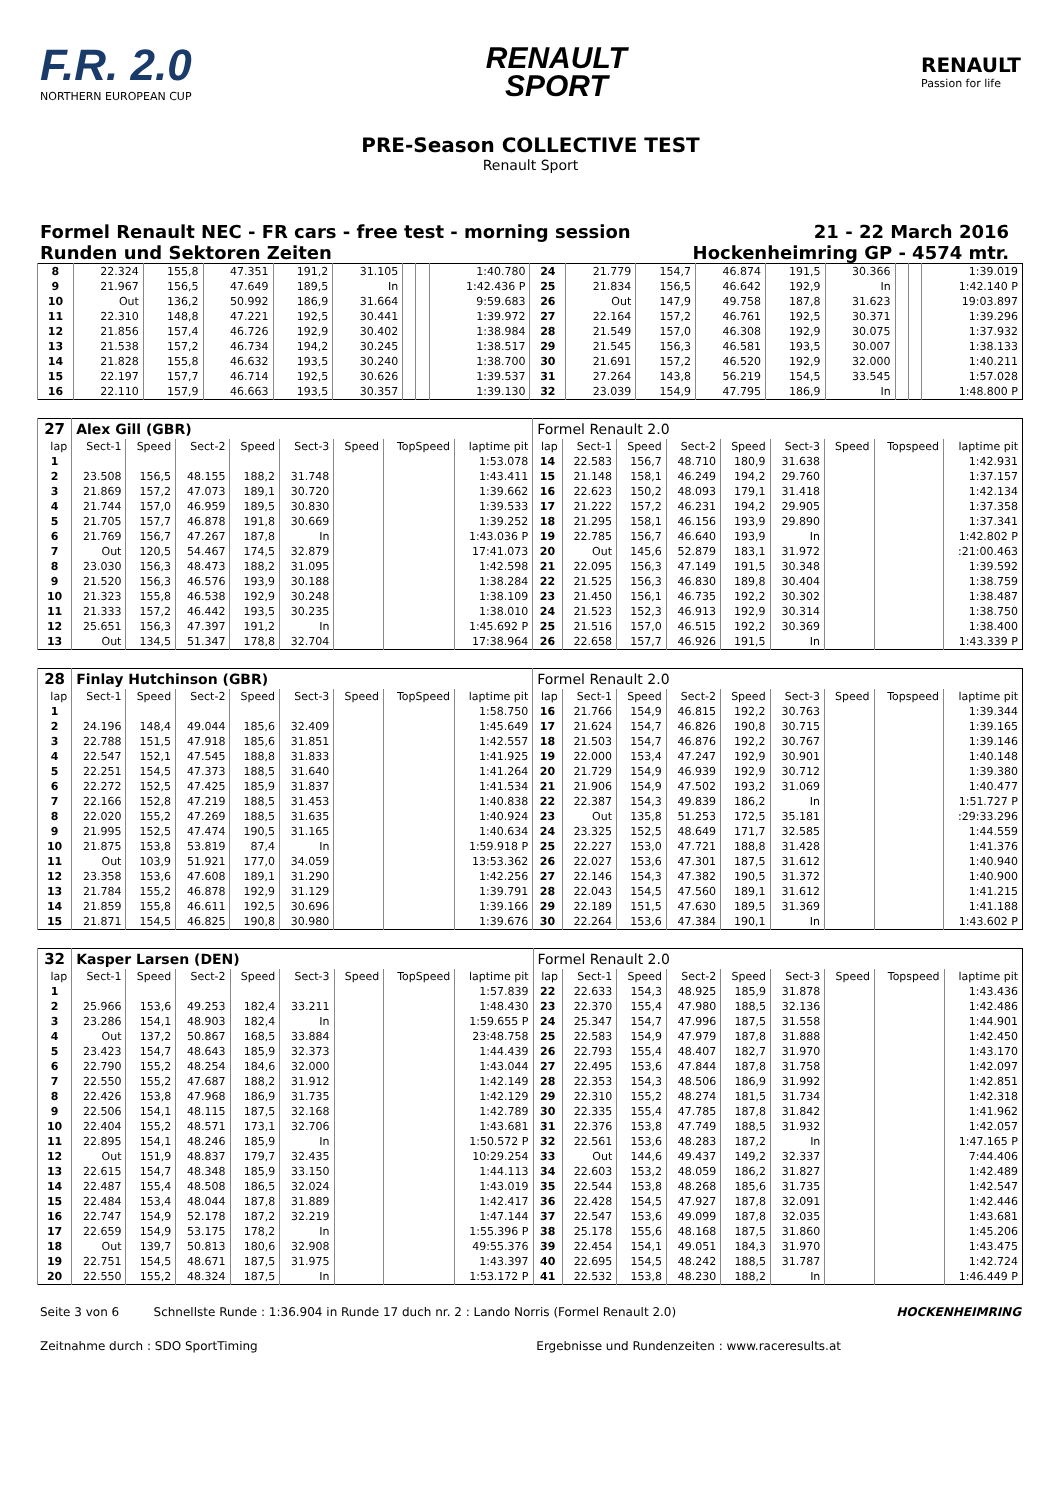F.R. 2.0
NORTHERN EUROPEAN CUP
RENAULT
SPORT
RENAULT
Passion for life
PRE-Season COLLECTIVE TEST
Renault Sport
Formel Renault NEC - FR cars - free test - morning session
Runden und Sektoren Zeiten
21 - 22 March 2016
Hockenheimring GP - 4574 mtr.
| 8 | 22.324 | 155,8 | 47.351 | 191,2 | 31.105 | | | 1:40.780 | 24 | 21.779 | 154,7 | 46.874 | 191,5 | 30.366 | | | 1:39.019 |
| 9 | 21.967 | 156,5 | 47.649 | 189,5 | In | | | 1:42.436 P | 25 | 21.834 | 156,5 | 46.642 | 192,9 | In | | | 1:42.140 P |
| 10 | Out | 136,2 | 50.992 | 186,9 | 31.664 | | | 9:59.683 | 26 | Out | 147,9 | 49.758 | 187,8 | 31.623 | | | 19:03.897 |
| 11 | 22.310 | 148,8 | 47.221 | 192,5 | 30.441 | | | 1:39.972 | 27 | 22.164 | 157,2 | 46.761 | 192,5 | 30.371 | | | 1:39.296 |
| 12 | 21.856 | 157,4 | 46.726 | 192,9 | 30.402 | | | 1:38.984 | 28 | 21.549 | 157,0 | 46.308 | 192,9 | 30.075 | | | 1:37.932 |
| 13 | 21.538 | 157,2 | 46.734 | 194,2 | 30.245 | | | 1:38.517 | 29 | 21.545 | 156,3 | 46.581 | 193,5 | 30.007 | | | 1:38.133 |
| 14 | 21.828 | 155,8 | 46.632 | 193,5 | 30.240 | | | 1:38.700 | 30 | 21.691 | 157,2 | 46.520 | 192,9 | 32.000 | | | 1:40.211 |
| 15 | 22.197 | 157,7 | 46.714 | 192,5 | 30.626 | | | 1:39.537 | 31 | 27.264 | 143,8 | 56.219 | 154,5 | 33.545 | | | 1:57.028 |
| 16 | 22.110 | 157,9 | 46.663 | 193,5 | 30.357 | | | 1:39.130 | 32 | 23.039 | 154,9 | 47.795 | 186,9 | In | | | 1:48.800 P |
| 27 | Alex Gill (GBR) | | | | | | | | Formel Renault 2.0 | | | | | | | | |
| lap | Sect-1 | Speed | Sect-2 | Speed | Sect-3 | Speed | TopSpeed | laptime pit | lap | Sect-1 | Speed | Sect-2 | Speed | Sect-3 | Speed | Topspeed | laptime pit |
| 1 | | | | | | | | 1:53.078 | 14 | 22.583 | 156,7 | 48.710 | 180,9 | 31.638 | | | 1:42.931 |
| 2 | 23.508 | 156,5 | 48.155 | 188,2 | 31.748 | | | 1:43.411 | 15 | 21.148 | 158,1 | 46.249 | 194,2 | 29.760 | | | 1:37.157 |
| 3 | 21.869 | 157,2 | 47.073 | 189,1 | 30.720 | | | 1:39.662 | 16 | 22.623 | 150,2 | 48.093 | 179,1 | 31.418 | | | 1:42.134 |
| 4 | 21.744 | 157,0 | 46.959 | 189,5 | 30.830 | | | 1:39.533 | 17 | 21.222 | 157,2 | 46.231 | 194,2 | 29.905 | | | 1:37.358 |
| 5 | 21.705 | 157,7 | 46.878 | 191,8 | 30.669 | | | 1:39.252 | 18 | 21.295 | 158,1 | 46.156 | 193,9 | 29.890 | | | 1:37.341 |
| 6 | 21.769 | 156,7 | 47.267 | 187,8 | In | | | 1:43.036 P | 19 | 22.785 | 156,7 | 46.640 | 193,9 | In | | | 1:42.802 P |
| 7 | Out | 120,5 | 54.467 | 174,5 | 32.879 | | | 17:41.073 | 20 | Out | 145,6 | 52.879 | 183,1 | 31.972 | | | :21:00.463 |
| 8 | 23.030 | 156,3 | 48.473 | 188,2 | 31.095 | | | 1:42.598 | 21 | 22.095 | 156,3 | 47.149 | 191,5 | 30.348 | | | 1:39.592 |
| 9 | 21.520 | 156,3 | 46.576 | 193,9 | 30.188 | | | 1:38.284 | 22 | 21.525 | 156,3 | 46.830 | 189,8 | 30.404 | | | 1:38.759 |
| 10 | 21.323 | 155,8 | 46.538 | 192,9 | 30.248 | | | 1:38.109 | 23 | 21.450 | 156,1 | 46.735 | 192,2 | 30.302 | | | 1:38.487 |
| 11 | 21.333 | 157,2 | 46.442 | 193,5 | 30.235 | | | 1:38.010 | 24 | 21.523 | 152,3 | 46.913 | 192,9 | 30.314 | | | 1:38.750 |
| 12 | 25.651 | 156,3 | 47.397 | 191,2 | In | | | 1:45.692 P | 25 | 21.516 | 157,0 | 46.515 | 192,2 | 30.369 | | | 1:38.400 |
| 13 | Out | 134,5 | 51.347 | 178,8 | 32.704 | | | 17:38.964 | 26 | 22.658 | 157,7 | 46.926 | 191,5 | In | | | 1:43.339 P |
| 28 | Finlay Hutchinson (GBR) | | | | | | | | Formel Renault 2.0 | | | | | | | | |
| lap | Sect-1 | Speed | Sect-2 | Speed | Sect-3 | Speed | TopSpeed | laptime pit | lap | Sect-1 | Speed | Sect-2 | Speed | Sect-3 | Speed | Topspeed | laptime pit |
| 1 | | | | | | | | 1:58.750 | 16 | 21.766 | 154,9 | 46.815 | 192,2 | 30.763 | | | 1:39.344 |
| 2 | 24.196 | 148,4 | 49.044 | 185,6 | 32.409 | | | 1:45.649 | 17 | 21.624 | 154,7 | 46.826 | 190,8 | 30.715 | | | 1:39.165 |
| 3 | 22.788 | 151,5 | 47.918 | 185,6 | 31.851 | | | 1:42.557 | 18 | 21.503 | 154,7 | 46.876 | 192,2 | 30.767 | | | 1:39.146 |
| 4 | 22.547 | 152,1 | 47.545 | 188,8 | 31.833 | | | 1:41.925 | 19 | 22.000 | 153,4 | 47.247 | 192,9 | 30.901 | | | 1:40.148 |
| 5 | 22.251 | 154,5 | 47.373 | 188,5 | 31.640 | | | 1:41.264 | 20 | 21.729 | 154,9 | 46.939 | 192,9 | 30.712 | | | 1:39.380 |
| 6 | 22.272 | 152,5 | 47.425 | 185,9 | 31.837 | | | 1:41.534 | 21 | 21.906 | 154,9 | 47.502 | 193,2 | 31.069 | | | 1:40.477 |
| 7 | 22.166 | 152,8 | 47.219 | 188,5 | 31.453 | | | 1:40.838 | 22 | 22.387 | 154,3 | 49.839 | 186,2 | In | | | 1:51.727 P |
| 8 | 22.020 | 155,2 | 47.269 | 188,5 | 31.635 | | | 1:40.924 | 23 | Out | 135,8 | 51.253 | 172,5 | 35.181 | | | :29:33.296 |
| 9 | 21.995 | 152,5 | 47.474 | 190,5 | 31.165 | | | 1:40.634 | 24 | 23.325 | 152,5 | 48.649 | 171,7 | 32.585 | | | 1:44.559 |
| 10 | 21.875 | 153,8 | 53.819 | 87,4 | In | | | 1:59.918 P | 25 | 22.227 | 153,0 | 47.721 | 188,8 | 31.428 | | | 1:41.376 |
| 11 | Out | 103,9 | 51.921 | 177,0 | 34.059 | | | 13:53.362 | 26 | 22.027 | 153,6 | 47.301 | 187,5 | 31.612 | | | 1:40.940 |
| 12 | 23.358 | 153,6 | 47.608 | 189,1 | 31.290 | | | 1:42.256 | 27 | 22.146 | 154,3 | 47.382 | 190,5 | 31.372 | | | 1:40.900 |
| 13 | 21.784 | 155,2 | 46.878 | 192,9 | 31.129 | | | 1:39.791 | 28 | 22.043 | 154,5 | 47.560 | 189,1 | 31.612 | | | 1:41.215 |
| 14 | 21.859 | 155,8 | 46.611 | 192,5 | 30.696 | | | 1:39.166 | 29 | 22.189 | 151,5 | 47.630 | 189,5 | 31.369 | | | 1:41.188 |
| 15 | 21.871 | 154,5 | 46.825 | 190,8 | 30.980 | | | 1:39.676 | 30 | 22.264 | 153,6 | 47.384 | 190,1 | In | | | 1:43.602 P |
| 32 | Kasper Larsen (DEN) | | | | | | | | Formel Renault 2.0 | | | | | | | | |
| lap | Sect-1 | Speed | Sect-2 | Speed | Sect-3 | Speed | TopSpeed | laptime pit | lap | Sect-1 | Speed | Sect-2 | Speed | Sect-3 | Speed | Topspeed | laptime pit |
| 1 | | | | | | | | 1:57.839 | 22 | 22.633 | 154,3 | 48.925 | 185,9 | 31.878 | | | 1:43.436 |
| 2 | 25.966 | 153,6 | 49.253 | 182,4 | 33.211 | | | 1:48.430 | 23 | 22.370 | 155,4 | 47.980 | 188,5 | 32.136 | | | 1:42.486 |
| 3 | 23.286 | 154,1 | 48.903 | 182,4 | In | | | 1:59.655 P | 24 | 25.347 | 154,7 | 47.996 | 187,5 | 31.558 | | | 1:44.901 |
| 4 | Out | 137,2 | 50.867 | 168,5 | 33.884 | | | 23:48.758 | 25 | 22.583 | 154,9 | 47.979 | 187,8 | 31.888 | | | 1:42.450 |
| 5 | 23.423 | 154,7 | 48.643 | 185,9 | 32.373 | | | 1:44.439 | 26 | 22.793 | 155,4 | 48.407 | 182,7 | 31.970 | | | 1:43.170 |
| 6 | 22.790 | 155,2 | 48.254 | 184,6 | 32.000 | | | 1:43.044 | 27 | 22.495 | 153,6 | 47.844 | 187,8 | 31.758 | | | 1:42.097 |
| 7 | 22.550 | 155,2 | 47.687 | 188,2 | 31.912 | | | 1:42.149 | 28 | 22.353 | 154,3 | 48.506 | 186,9 | 31.992 | | | 1:42.851 |
| 8 | 22.426 | 153,8 | 47.968 | 186,9 | 31.735 | | | 1:42.129 | 29 | 22.310 | 155,2 | 48.274 | 181,5 | 31.734 | | | 1:42.318 |
| 9 | 22.506 | 154,1 | 48.115 | 187,5 | 32.168 | | | 1:42.789 | 30 | 22.335 | 155,4 | 47.785 | 187,8 | 31.842 | | | 1:41.962 |
| 10 | 22.404 | 155,2 | 48.571 | 173,1 | 32.706 | | | 1:43.681 | 31 | 22.376 | 153,8 | 47.749 | 188,5 | 31.932 | | | 1:42.057 |
| 11 | 22.895 | 154,1 | 48.246 | 185,9 | In | | | 1:50.572 P | 32 | 22.561 | 153,6 | 48.283 | 187,2 | In | | | 1:47.165 P |
| 12 | Out | 151,9 | 48.837 | 179,7 | 32.435 | | | 10:29.254 | 33 | Out | 144,6 | 49.437 | 149,2 | 32.337 | | | 7:44.406 |
| 13 | 22.615 | 154,7 | 48.348 | 185,9 | 33.150 | | | 1:44.113 | 34 | 22.603 | 153,2 | 48.059 | 186,2 | 31.827 | | | 1:42.489 |
| 14 | 22.487 | 155,4 | 48.508 | 186,5 | 32.024 | | | 1:43.019 | 35 | 22.544 | 153,8 | 48.268 | 185,6 | 31.735 | | | 1:42.547 |
| 15 | 22.484 | 153,4 | 48.044 | 187,8 | 31.889 | | | 1:42.417 | 36 | 22.428 | 154,5 | 47.927 | 187,8 | 32.091 | | | 1:42.446 |
| 16 | 22.747 | 154,9 | 52.178 | 187,2 | 32.219 | | | 1:47.144 | 37 | 22.547 | 153,6 | 49.099 | 187,8 | 32.035 | | | 1:43.681 |
| 17 | 22.659 | 154,9 | 53.175 | 178,2 | In | | | 1:55.396 P | 38 | 25.178 | 155,6 | 48.168 | 187,5 | 31.860 | | | 1:45.206 |
| 18 | Out | 139,7 | 50.813 | 180,6 | 32.908 | | | 49:55.376 | 39 | 22.454 | 154,1 | 49.051 | 184,3 | 31.970 | | | 1:43.475 |
| 19 | 22.751 | 154,5 | 48.671 | 187,5 | 31.975 | | | 1:43.397 | 40 | 22.695 | 154,5 | 48.242 | 188,5 | 31.787 | | | 1:42.724 |
| 20 | 22.550 | 155,2 | 48.324 | 187,5 | In | | | 1:53.172 P | 41 | 22.532 | 153,8 | 48.230 | 188,2 | In | | | 1:46.449 P |
Seite 3 von 6 Schnellste Runde : 1:36.904 in Runde 17 duch nr. 2 : Lando Norris (Formel Renault 2.0)
HOCKENHEIMRING
Zeitnahme durch : SDO SportTiming
Ergebnisse und Rundenzeiten : www.raceresults.at